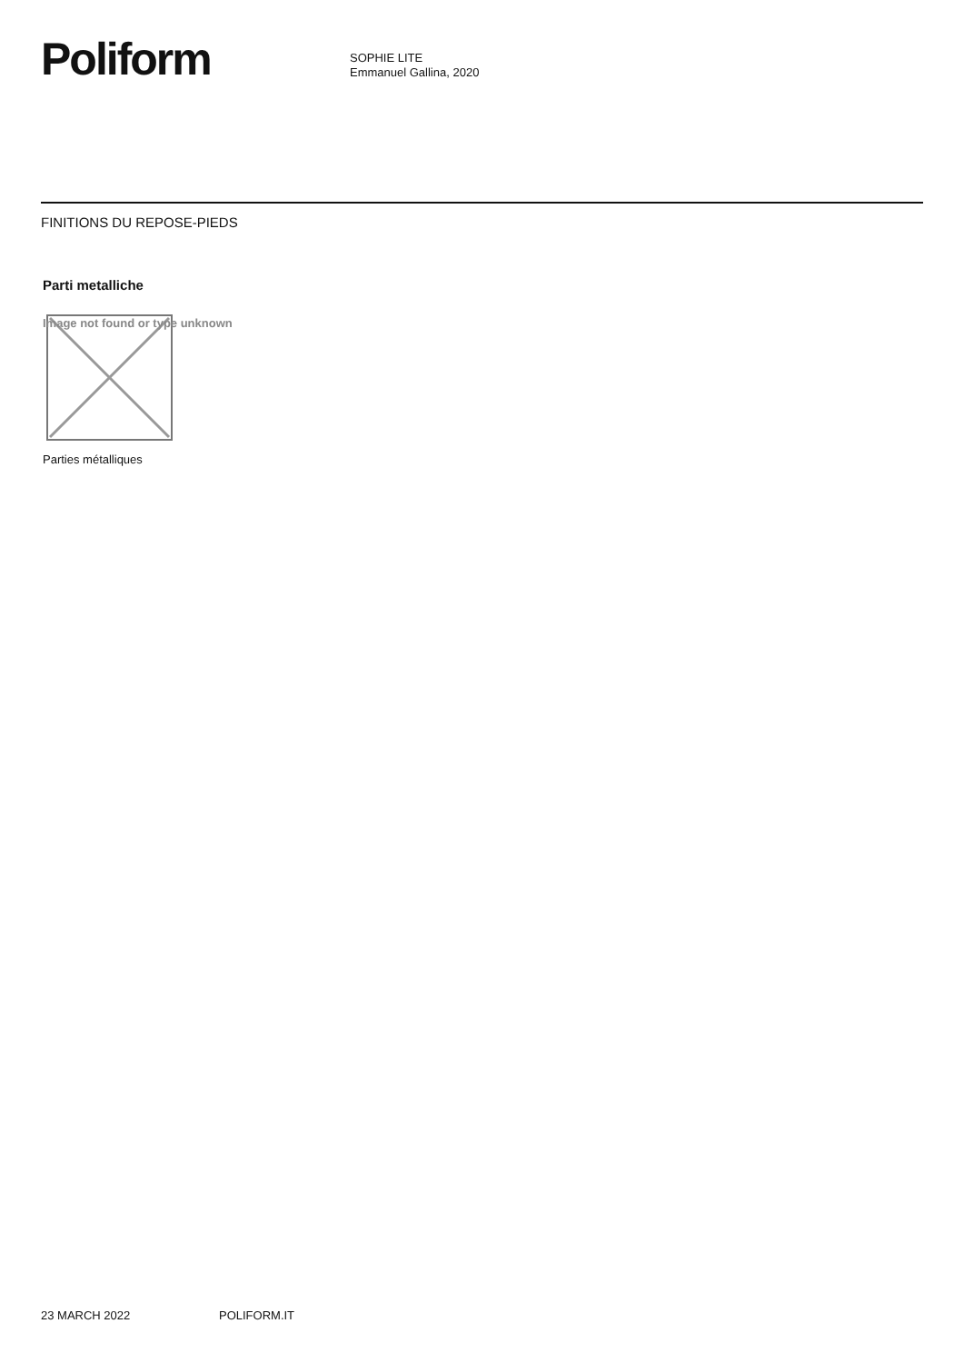Poliform
SOPHIE LITE
Emmanuel Gallina, 2020
FINITIONS DU REPOSE-PIEDS
Parti metalliche
Image not found or type unknown
Parties métalliques
23 MARCH 2022 POLIFORM.IT